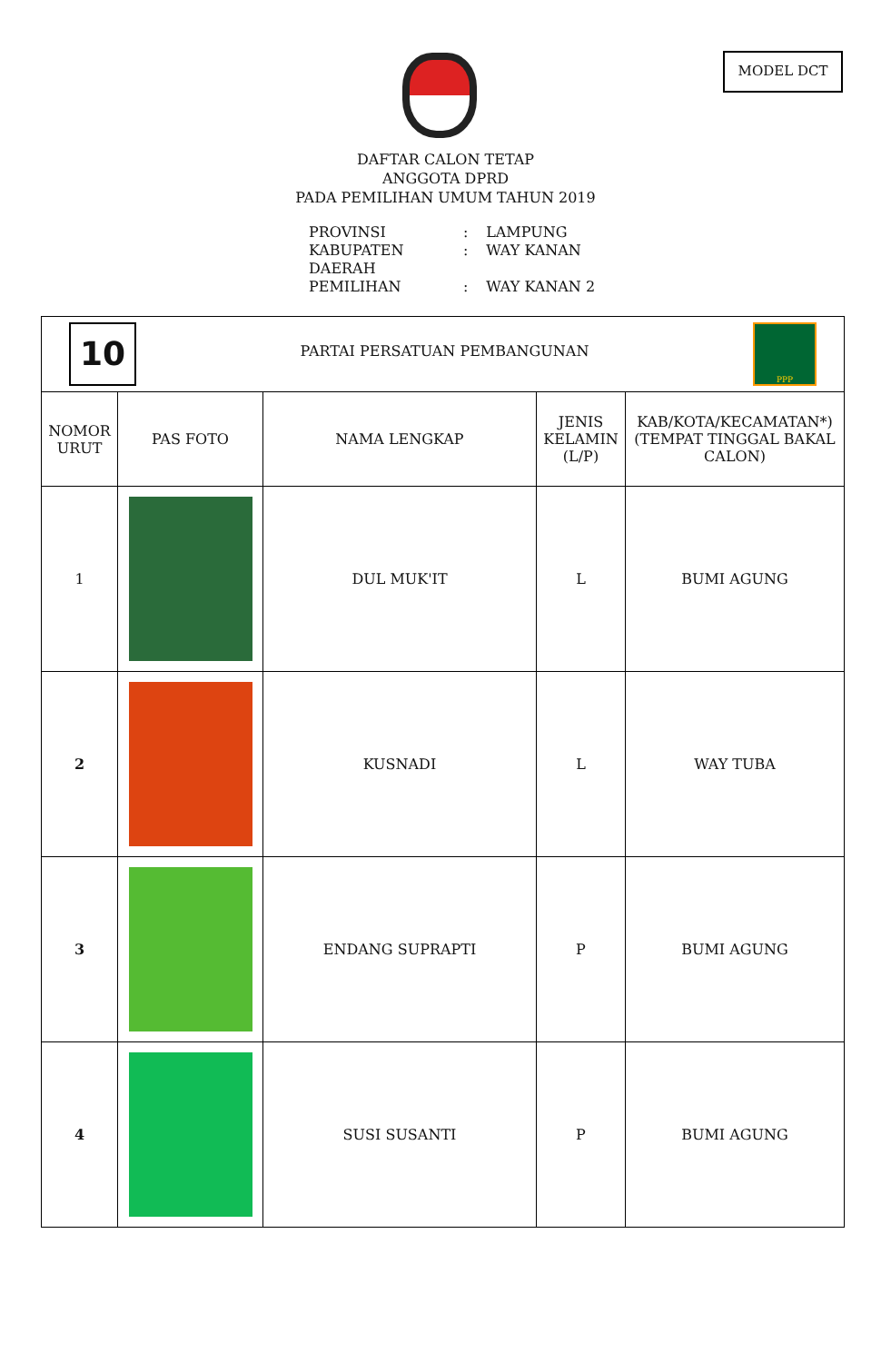MODEL DCT
DAFTAR CALON TETAP
ANGGOTA DPRD
PADA PEMILIHAN UMUM TAHUN 2019
PROVINSI : LAMPUNG
KABUPATEN : WAY KANAN
DAERAH PEMILIHAN : WAY KANAN 2
| 10 PARTAI PERSATUAN PEMBANGUNAN PPP | | | | |
| NOMOR URUT | PAS FOTO | NAMA LENGKAP | JENIS KELAMIN (L/P) | KAB/KOTA/KECAMATAN*) (TEMPAT TINGGAL BAKAL CALON) |
| 1 | | DUL MUK'IT | L | BUMI AGUNG |
| 2 | | KUSNADI | L | WAY TUBA |
| 3 | | ENDANG SUPRAPTI | P | BUMI AGUNG |
| 4 | | SUSI SUSANTI | P | BUMI AGUNG |